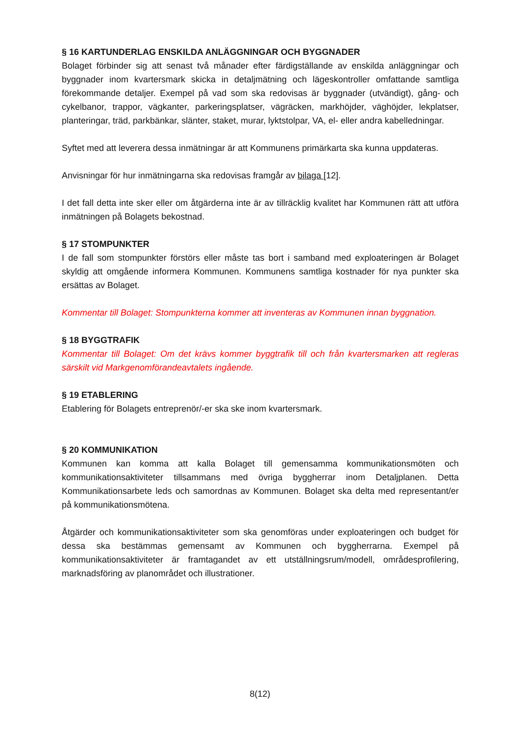§ 16 KARTUNDERLAG ENSKILDA ANLÄGGNINGAR OCH BYGGNADER
Bolaget förbinder sig att senast två månader efter färdigställande av enskilda anläggningar och byggnader inom kvartersmark skicka in detaljmätning och lägeskontroller omfattande samtliga förekommande detaljer. Exempel på vad som ska redovisas är byggnader (utvändigt), gång- och cykelbanor, trappor, vägkanter, parkeringsplatser, vägräcken, markhöjder, väghöjder, lekplatser, planteringar, träd, parkbänkar, slänter, staket, murar, lyktstolpar, VA, el- eller andra kabelledningar.
Syftet med att leverera dessa inmätningar är att Kommunens primärkarta ska kunna uppdateras.
Anvisningar för hur inmätningarna ska redovisas framgår av bilaga [12].
I det fall detta inte sker eller om åtgärderna inte är av tillräcklig kvalitet har Kommunen rätt att utföra inmätningen på Bolagets bekostnad.
§ 17 STOMPUNKTER
I de fall som stompunkter förstörs eller måste tas bort i samband med exploateringen är Bolaget skyldig att omgående informera Kommunen. Kommunens samtliga kostnader för nya punkter ska ersättas av Bolaget.
Kommentar till Bolaget: Stompunkterna kommer att inventeras av Kommunen innan byggnation.
§ 18 BYGGTRAFIK
Kommentar till Bolaget: Om det krävs kommer byggtrafik till och från kvartersmarken att regleras särskilt vid Markgenomförandeavtalets ingående.
§ 19 ETABLERING
Etablering för Bolagets entreprenör/-er ska ske inom kvartersmark.
§ 20 KOMMUNIKATION
Kommunen kan komma att kalla Bolaget till gemensamma kommunikationsmöten och kommunikationsaktiviteter tillsammans med övriga byggherrar inom Detaljplanen. Detta Kommunikationsarbete leds och samordnas av Kommunen. Bolaget ska delta med representant/er på kommunikationsmötena.
Åtgärder och kommunikationsaktiviteter som ska genomföras under exploateringen och budget för dessa ska bestämmas gemensamt av Kommunen och byggherrarna. Exempel på kommunikationsaktiviteter är framtagandet av ett utställningsrum/modell, områdesprofilering, marknadsföring av planområdet och illustrationer.
8(12)